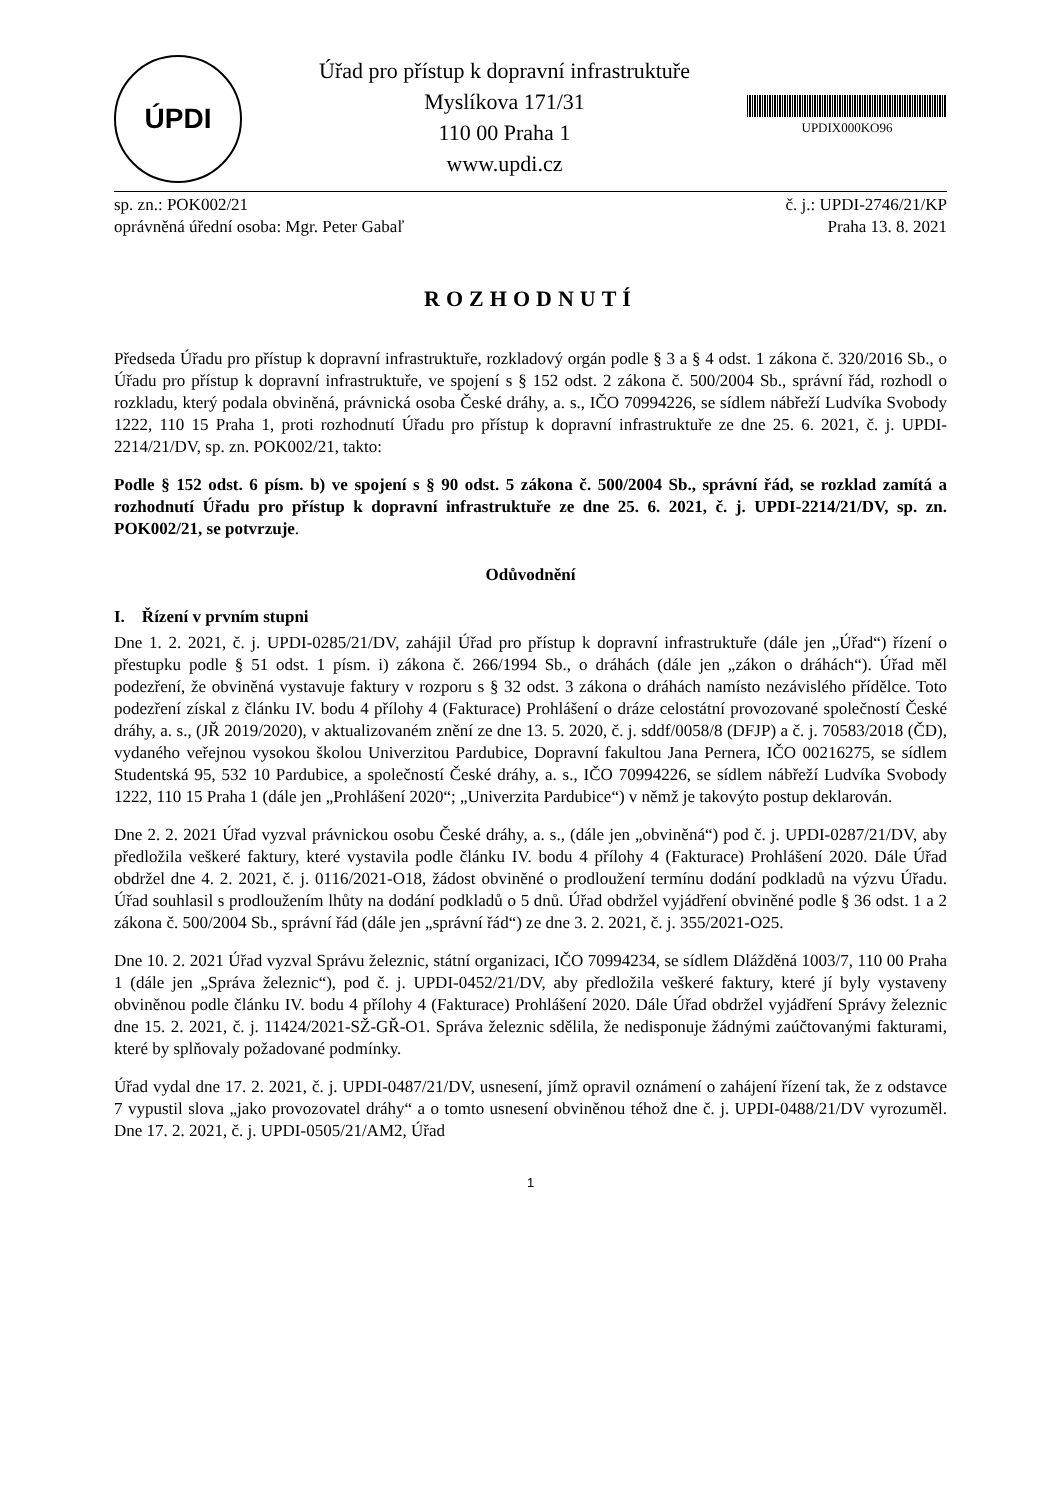ÚPDI
Úřad pro přístup k dopravní infrastruktuře
Myslíkova 171/31
110 00 Praha 1
www.updi.cz
UPDIX000KO96
sp. zn.: POK002/21
oprávněná úřední osoba: Mgr. Peter Gabaľ
č. j.: UPDI-2746/21/KP
Praha 13. 8. 2021
ROZHODNUTÍ
Předseda Úřadu pro přístup k dopravní infrastruktuře, rozkladový orgán podle § 3 a § 4 odst. 1 zákona č. 320/2016 Sb., o Úřadu pro přístup k dopravní infrastruktuře, ve spojení s § 152 odst. 2 zákona č. 500/2004 Sb., správní řád, rozhodl o rozkladu, který podala obviněná, právnická osoba České dráhy, a. s., IČO 70994226, se sídlem nábřeží Ludvíka Svobody 1222, 110 15 Praha 1, proti rozhodnutí Úřadu pro přístup k dopravní infrastruktuře ze dne 25. 6. 2021, č. j. UPDI-2214/21/DV, sp. zn. POK002/21, takto:
Podle § 152 odst. 6 písm. b) ve spojení s § 90 odst. 5 zákona č. 500/2004 Sb., správní řád, se rozklad zamítá a rozhodnutí Úřadu pro přístup k dopravní infrastruktuře ze dne 25. 6. 2021, č. j. UPDI-2214/21/DV, sp. zn. POK002/21, se potvrzuje.
Odůvodnění
I. Řízení v prvním stupni
Dne 1. 2. 2021, č. j. UPDI-0285/21/DV, zahájil Úřad pro přístup k dopravní infrastruktuře (dále jen „Úřad“) řízení o přestupku podle § 51 odst. 1 písm. i) zákona č. 266/1994 Sb., o dráhách (dále jen „zákon o dráhách“). Úřad měl podezření, že obviněná vystavuje faktury v rozporu s § 32 odst. 3 zákona o dráhách namísto nezávislého přídělce. Toto podezření získal z článku IV. bodu 4 přílohy 4 (Fakturace) Prohlášení o dráze celostátní provozované společností České dráhy, a. s., (JŘ 2019/2020), v aktualizovaném znění ze dne 13. 5. 2020, č. j. sddf/0058/8 (DFJP) a č. j. 70583/2018 (ČD), vydaného veřejnou vysokou školou Univerzitou Pardubice, Dopravní fakultou Jana Pernera, IČO 00216275, se sídlem Studentská 95, 532 10 Pardubice, a společností České dráhy, a. s., IČO 70994226, se sídlem nábřeží Ludvíka Svobody 1222, 110 15 Praha 1 (dále jen „Prohlášení 2020“; „Univerzita Pardubice“) v němž je takovýto postup deklarován.
Dne 2. 2. 2021 Úřad vyzval právnickou osobu České dráhy, a. s., (dále jen „obviněná“) pod č. j. UPDI-0287/21/DV, aby předložila veškeré faktury, které vystavila podle článku IV. bodu 4 přílohy 4 (Fakturace) Prohlášení 2020. Dále Úřad obdržel dne 4. 2. 2021, č. j. 0116/2021-O18, žádost obviněné o prodloužení termínu dodání podkladů na výzvu Úřadu. Úřad souhlasil s prodloužením lhůty na dodání podkladů o 5 dnů. Úřad obdržel vyjádření obviněné podle § 36 odst. 1 a 2 zákona č. 500/2004 Sb., správní řád (dále jen „správní řád“) ze dne 3. 2. 2021, č. j. 355/2021-O25.
Dne 10. 2. 2021 Úřad vyzval Správu železnic, státní organizaci, IČO 70994234, se sídlem Dlážděná 1003/7, 110 00 Praha 1 (dále jen „Správa železnic“), pod č. j. UPDI-0452/21/DV, aby předložila veškeré faktury, které jí byly vystaveny obviněnou podle článku IV. bodu 4 přílohy 4 (Fakturace) Prohlášení 2020. Dále Úřad obdržel vyjádření Správy železnic dne 15. 2. 2021, č. j. 11424/2021-SŽ-GŘ-O1. Správa železnic sdělila, že nedisponuje žádnými zaúčtovanými fakturami, které by splňovaly požadované podmínky.
Úřad vydal dne 17. 2. 2021, č. j. UPDI-0487/21/DV, usnesení, jímž opravil oznámení o zahájení řízení tak, že z odstavce 7 vypustil slova „jako provozovatel dráhy“ a o tomto usnesení obviněnou téhož dne č. j. UPDI-0488/21/DV vyrozuměl. Dne 17. 2. 2021, č. j. UPDI-0505/21/AM2, Úřad
1